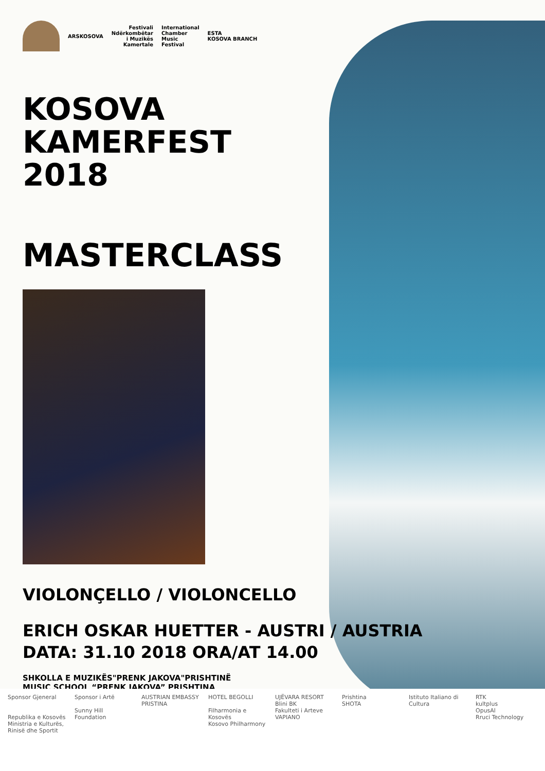ARSKOSOVA
Festivali
Ndërkombëtar
i Muzikës
Kamertale
International
Chamber
Music
Festival
ESTA
KOSOVA BRANCH
KOSOVA
KAMERFEST
2018
MASTERCLASS
VIOLONÇELLO / VIOLONCELLO
ERICH OSKAR HUETTER - AUSTRI / AUSTRIA
DATA: 31.10 2018 ORA/AT 14.00
SHKOLLA E MUZIKËS"PRENK JAKOVA"PRISHTINË
MUSIC SCHOOL “PRENK JAKOVA” PRISHTINA
Sponsor Gjeneral
Republika e Kosovës
Ministria e Kulturës, Rinisë dhe Sportit
Sponsor i Artë
Sunny Hill Foundation
AUSTRIAN EMBASSY PRISTINA
HOTEL BEGOLLI
Filharmonia e Kosovës
Kosovo Philharmony
UJËVARA RESORT
Blini BK
Fakulteti i Arteve
VAPIANO
Prishtina
SHOTA
Istituto Italiano di Cultura
RTK
kultplus
OpusAl
Rruci Technology